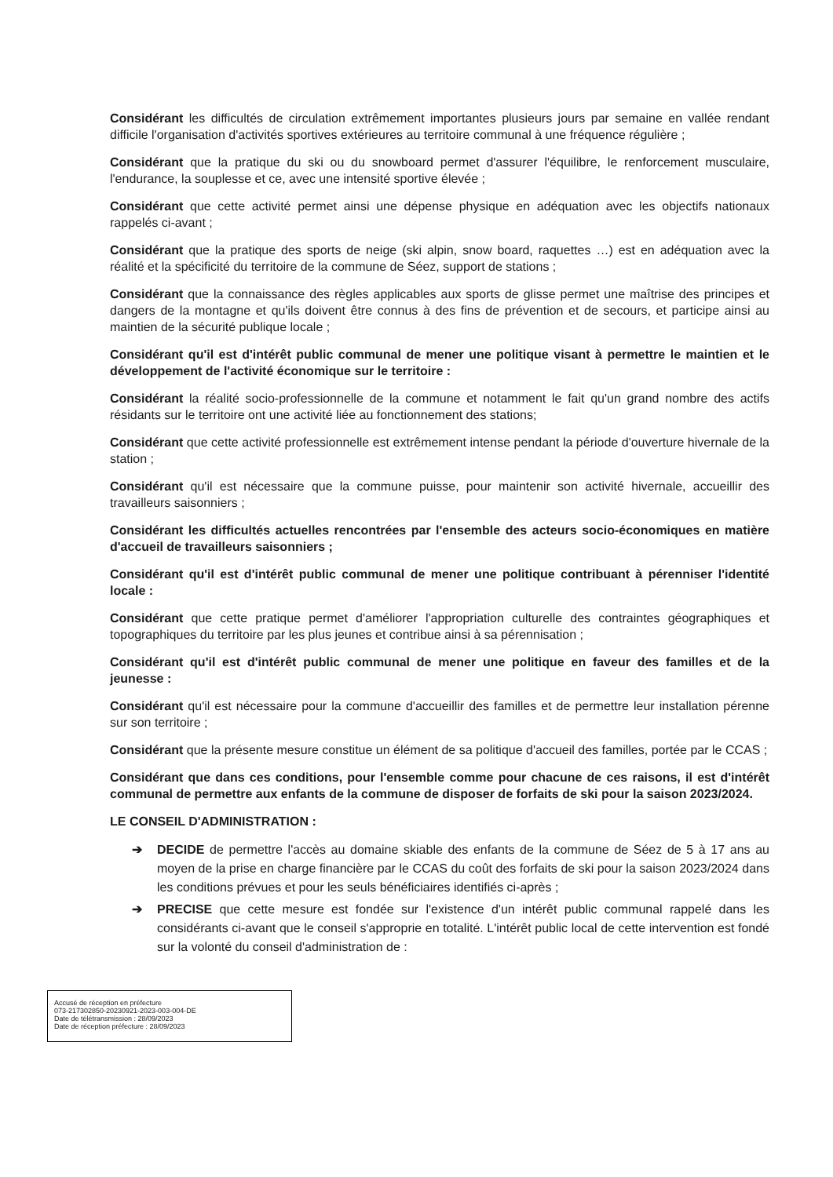Considérant les difficultés de circulation extrêmement importantes plusieurs jours par semaine en vallée rendant difficile l'organisation d'activités sportives extérieures au territoire communal à une fréquence régulière ;
Considérant que la pratique du ski ou du snowboard permet d'assurer l'équilibre, le renforcement musculaire, l'endurance, la souplesse et ce, avec une intensité sportive élevée ;
Considérant que cette activité permet ainsi une dépense physique en adéquation avec les objectifs nationaux rappelés ci-avant ;
Considérant que la pratique des sports de neige (ski alpin, snow board, raquettes …) est en adéquation avec la réalité et la spécificité du territoire de la commune de Séez, support de stations ;
Considérant que la connaissance des règles applicables aux sports de glisse permet une maîtrise des principes et dangers de la montagne et qu'ils doivent être connus à des fins de prévention et de secours, et participe ainsi au maintien de la sécurité publique locale ;
Considérant qu'il est d'intérêt public communal de mener une politique visant à permettre le maintien et le développement de l'activité économique sur le territoire :
Considérant la réalité socio-professionnelle de la commune et notamment le fait qu'un grand nombre des actifs résidants sur le territoire ont une activité liée au fonctionnement des stations;
Considérant que cette activité professionnelle est extrêmement intense pendant la période d'ouverture hivernale de la station ;
Considérant qu'il est nécessaire que la commune puisse, pour maintenir son activité hivernale, accueillir des travailleurs saisonniers ;
Considérant les difficultés actuelles rencontrées par l'ensemble des acteurs socio-économiques en matière d'accueil de travailleurs saisonniers ;
Considérant qu'il est d'intérêt public communal de mener une politique contribuant à pérenniser l'identité locale :
Considérant que cette pratique permet d'améliorer l'appropriation culturelle des contraintes géographiques et topographiques du territoire par les plus jeunes et contribue ainsi à sa pérennisation ;
Considérant qu'il est d'intérêt public communal de mener une politique en faveur des familles et de la jeunesse :
Considérant qu'il est nécessaire pour la commune d'accueillir des familles et de permettre leur installation pérenne sur son territoire ;
Considérant que la présente mesure constitue un élément de sa politique d'accueil des familles, portée par le CCAS ;
Considérant que dans ces conditions, pour l'ensemble comme pour chacune de ces raisons, il est d'intérêt communal de permettre aux enfants de la commune de disposer de forfaits de ski pour la saison 2023/2024.
LE CONSEIL D'ADMINISTRATION :
➔ DECIDE de permettre l'accès au domaine skiable des enfants de la commune de Séez de 5 à 17 ans au moyen de la prise en charge financière par le CCAS du coût des forfaits de ski pour la saison 2023/2024 dans les conditions prévues et pour les seuls bénéficiaires identifiés ci-après ;
➔ PRECISE que cette mesure est fondée sur l'existence d'un intérêt public communal rappelé dans les considérants ci-avant que le conseil s'approprie en totalité. L'intérêt public local de cette intervention est fondé sur la volonté du conseil d'administration de :
Accusé de réception en préfecture
073-217302850-20230921-2023-003-004-DE
Date de télétransmission : 28/09/2023
Date de réception préfecture : 28/09/2023